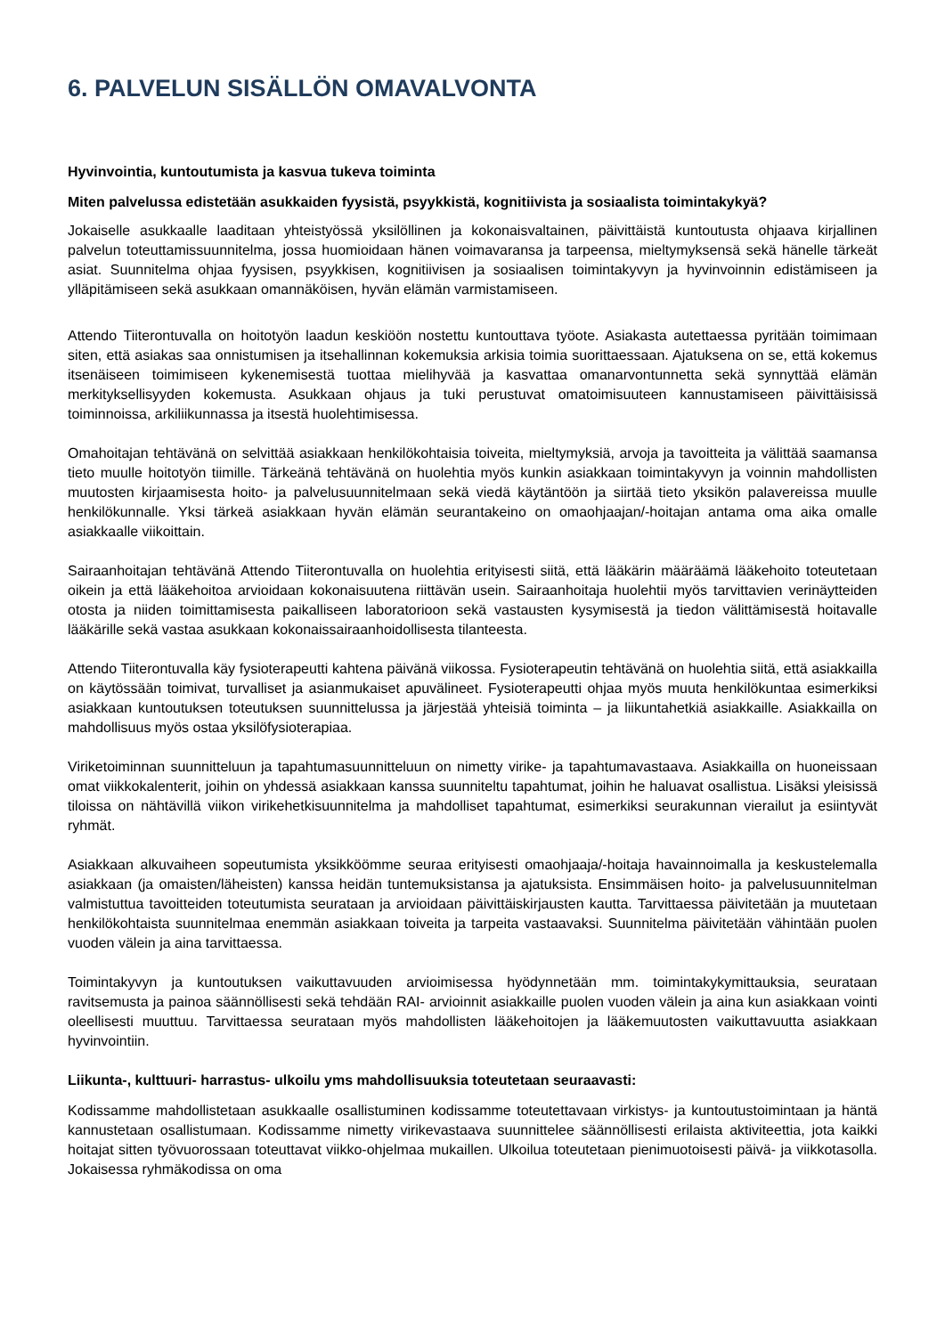6. PALVELUN SISÄLLÖN OMAVALVONTA
Hyvinvointia, kuntoutumista ja kasvua tukeva toiminta
Miten palvelussa edistetään asukkaiden fyysistä, psyykkistä, kognitiivista ja sosiaalista toimintakykyä?
Jokaiselle asukkaalle laaditaan yhteistyössä yksilöllinen ja kokonaisvaltainen, päivittäistä kuntoutusta ohjaava kirjallinen palvelun toteuttamissuunnitelma, jossa huomioidaan hänen voimavaransa ja tarpeensa, mieltymyksensä sekä hänelle tärkeät asiat. Suunnitelma ohjaa fyysisen, psyykkisen, kognitiivisen ja sosiaalisen toimintakyvyn ja hyvinvoinnin edistämiseen ja ylläpitämiseen sekä asukkaan omannäköisen, hyvän elämän varmistamiseen.
Attendo Tiiterontuvalla on hoitotyön laadun keskiöön nostettu kuntouttava työote. Asiakasta autettaessa pyritään toimimaan siten, että asiakas saa onnistumisen ja itsehallinnan kokemuksia arkisia toimia suorittaessaan. Ajatuksena on se, että kokemus itsenäiseen toimimiseen kykenemisestä tuottaa mielihyvää ja kasvattaa omanarvontunnetta sekä synnyttää elämän merkityksellisyyden kokemusta. Asukkaan ohjaus ja tuki perustuvat omatoimisuuteen kannustamiseen päivittäisissä toiminnoissa, arkiliikunnassa ja itsestä huolehtimisessa.
Omahoitajan tehtävänä on selvittää asiakkaan henkilökohtaisia toiveita, mieltymyksiä, arvoja ja tavoitteita ja välittää saamansa tieto muulle hoitotyön tiimille. Tärkeänä tehtävänä on huolehtia myös kunkin asiakkaan toimintakyvyn ja voinnin mahdollisten muutosten kirjaamisesta hoito- ja palvelusuunnitelmaan sekä viedä käytäntöön ja siirtää tieto yksikön palavereissa muulle henkilökunnalle. Yksi tärkeä asiakkaan hyvän elämän seurantakeino on omaohjaajan/-hoitajan antama oma aika omalle asiakkaalle viikoittain.
Sairaanhoitajan tehtävänä Attendo Tiiterontuvalla on huolehtia erityisesti siitä, että lääkärin määräämä lääkehoito toteutetaan oikein ja että lääkehoitoa arvioidaan kokonaisuutena riittävän usein. Sairaanhoitaja huolehtii myös tarvittavien verinäytteiden otosta ja niiden toimittamisesta paikalliseen laboratorioon sekä vastausten kysymisestä ja tiedon välittämisestä hoitavalle lääkärille sekä vastaa asukkaan kokonaissairaanhoidollisesta tilanteesta.
Attendo Tiiterontuvalla käy fysioterapeutti kahtena päivänä viikossa. Fysioterapeutin tehtävänä on huolehtia siitä, että asiakkailla on käytössään toimivat, turvalliset ja asianmukaiset apuvälineet. Fysioterapeutti ohjaa myös muuta henkilökuntaa esimerkiksi asiakkaan kuntoutuksen toteutuksen suunnittelussa ja järjestää yhteisiä toiminta – ja liikuntahetkiä asiakkaille. Asiakkailla on mahdollisuus myös ostaa yksilöfysioterapiaa.
Viriketoiminnan suunnitteluun ja tapahtumasuunnitteluun on nimetty virike- ja tapahtumavastaava. Asiakkailla on huoneissaan omat viikkokalenterit, joihin on yhdessä asiakkaan kanssa suunniteltu tapahtumat, joihin he haluavat osallistua. Lisäksi yleisissä tiloissa on nähtävillä viikon virikehetkisuunnitelma ja mahdolliset tapahtumat, esimerkiksi seurakunnan vierailut ja esiintyvät ryhmät.
Asiakkaan alkuvaiheen sopeutumista yksikköömme seuraa erityisesti omaohjaaja/-hoitaja havainnoimalla ja keskustelemalla asiakkaan (ja omaisten/läheisten) kanssa heidän tuntemuksistansa ja ajatuksista. Ensimmäisen hoito- ja palvelusuunnitelman valmistuttua tavoitteiden toteutumista seurataan ja arvioidaan päivittäiskirjausten kautta. Tarvittaessa päivitetään ja muutetaan henkilökohtaista suunnitelmaa enemmän asiakkaan toiveita ja tarpeita vastaavaksi. Suunnitelma päivitetään vähintään puolen vuoden välein ja aina tarvittaessa.
Toimintakyvyn ja kuntoutuksen vaikuttavuuden arvioimisessa hyödynnetään mm. toimintakykymittauksia, seurataan ravitsemusta ja painoa säännöllisesti sekä tehdään RAI- arvioinnit asiakkaille puolen vuoden välein ja aina kun asiakkaan vointi oleellisesti muuttuu. Tarvittaessa seurataan myös mahdollisten lääkehoitojen ja lääkemuutosten vaikuttavuutta asiakkaan hyvinvointiin.
Liikunta-, kulttuuri- harrastus- ulkoilu yms mahdollisuuksia toteutetaan seuraavasti:
Kodissamme mahdollistetaan asukkaalle osallistuminen kodissamme toteutettavaan virkistys- ja kuntoutustoimintaan ja häntä kannustetaan osallistumaan. Kodissamme nimetty virikevastaava suunnittelee säännöllisesti erilaista aktiviteettia, jota kaikki hoitajat sitten työvuorossaan toteuttavat viikko-ohjelmaa mukaillen. Ulkoilua toteutetaan pienimuotoisesti päivä- ja viikkotasolla. Jokaisessa ryhmäkodissa on oma